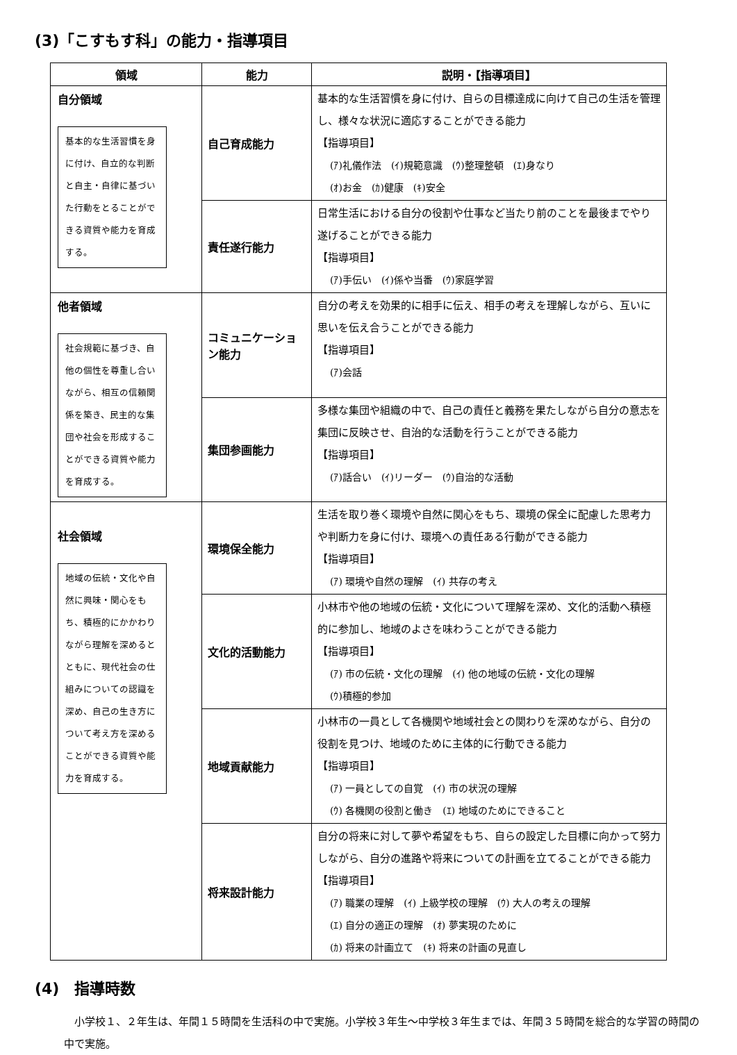(3)「こすもす科」の能力・指導項目
| 領域 | 能力 | 説明・【指導項目】 |
| --- | --- | --- |
| 自分領域 基本的な生活習慣を身に付け、自立的な判断と自主・自律に基づいた行動をとることができる資質や能力を育成する。 | 自己育成能力 | 基本的な生活習慣を身に付け、自らの目標達成に向けて自己の生活を管理し、様々な状況に適応することができる能力 【指導項目】 (ｱ)礼儀作法 (ｲ)規範意識 (ｳ)整理整頓 (ｴ)身なり (ｵ)お金 (ｶ)健康 (ｷ)安全 |
| | 責任遂行能力 | 日常生活における自分の役割や仕事など当たり前のことを最後までやり遂げることができる能力 【指導項目】 (ｱ)手伝い (ｲ)係や当番 (ｳ)家庭学習 |
| 他者領域 社会規範に基づき、自他の個性を尊重し合いながら、相互の信頼関係を築き、民主的な集団や社会を形成することができる資質や能力を育成する。 | コミュニケーション能力 | 自分の考えを効果的に相手に伝え、相手の考えを理解しながら、互いに思いを伝え合うことができる能力 【指導項目】 (ｱ)会話 |
| | 集団参画能力 | 多様な集団や組織の中で、自己の責任と義務を果たしながら自分の意志を集団に反映させ、自治的な活動を行うことができる能力 【指導項目】 (ｱ)話合い (ｲ)リーダー (ｳ)自治的な活動 |
| 社会領域 地域の伝統・文化や自然に興味・関心をもち、積極的にかかわりながら理解を深めるとともに、現代社会の仕組みについての認識を深め、自己の生き方について考え方を深めることができる資質や能力を育成する。 | 環境保全能力 | 生活を取り巻く環境や自然に関心をもち、環境の保全に配慮した思考力や判断力を身に付け、環境への責任ある行動ができる能力 【指導項目】 (ｱ) 環境や自然の理解 (ｲ) 共存の考え |
| | 文化的活動能力 | 小林市や他の地域の伝統・文化について理解を深め、文化的活動へ積極的に参加し、地域のよさを味わうことができる能力 【指導項目】 (ｱ) 市の伝統・文化の理解 (ｲ) 他の地域の伝統・文化の理解 (ｳ)積極的参加 |
| | 地域貢献能力 | 小林市の一員として各機関や地域社会との関わりを深めながら、自分の役割を見つけ、地域のために主体的に行動できる能力 【指導項目】 (ｱ) 一員としての自覚 (ｲ) 市の状況の理解 (ｳ) 各機関の役割と働き (ｴ) 地域のためにできること |
| | 将来設計能力 | 自分の将来に対して夢や希望をもち、自らの設定した目標に向かって努力しながら、自分の進路や将来についての計画を立てることができる能力 【指導項目】 (ｱ) 職業の理解 (ｲ) 上級学校の理解 (ｳ) 大人の考えの理解 (ｴ) 自分の適正の理解 (ｵ) 夢実現のために (ｶ) 将来の計画立て (ｷ) 将来の計画の見直し |
(4)　指導時数
小学校１、２年生は、年間１５時間を生活科の中で実施。小学校３年生～中学校３年生までは、年間３５時間を総合的な学習の時間の中で実施。